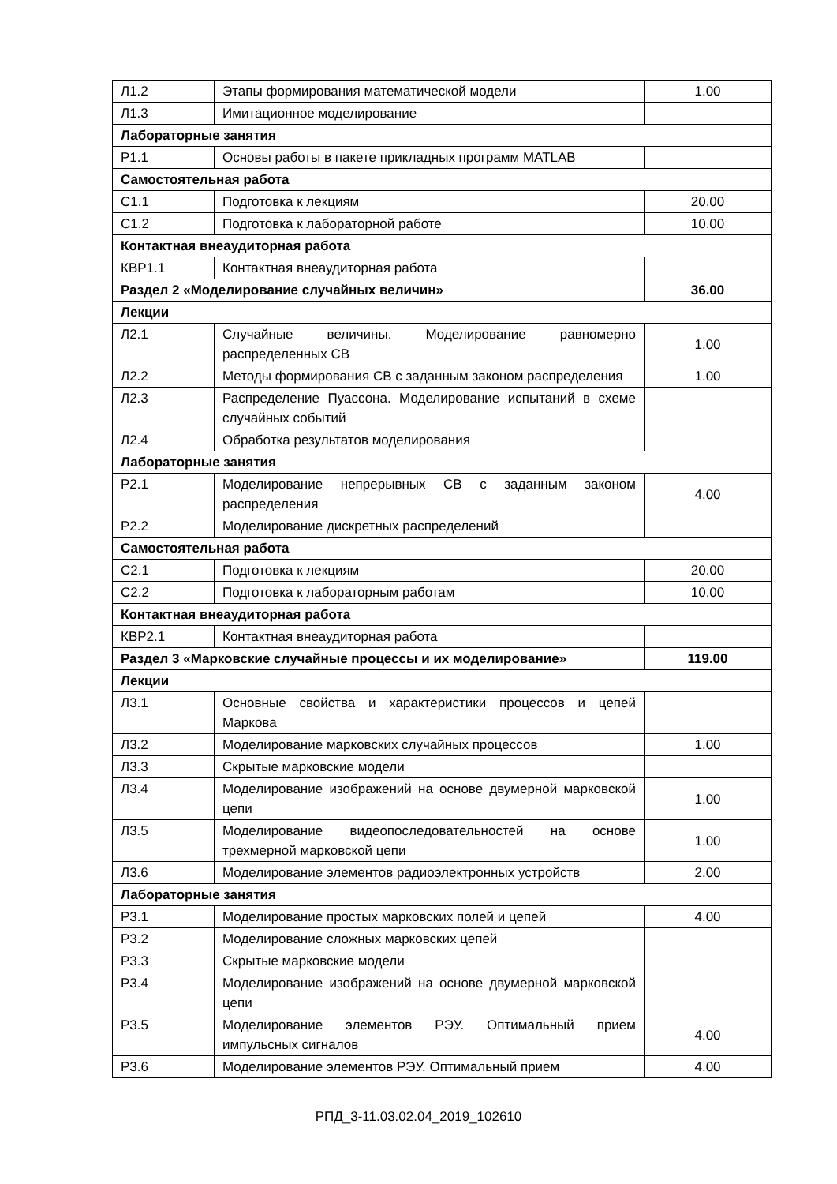| Л1.2 | Этапы формирования математической модели | 1.00 |
| Л1.3 | Имитационное моделирование | |
| Лабораторные занятия | | |
| Р1.1 | Основы работы в пакете прикладных программ MATLAB | |
| Самостоятельная работа | | |
| С1.1 | Подготовка к лекциям | 20.00 |
| С1.2 | Подготовка к лабораторной работе | 10.00 |
| Контактная внеаудиторная работа | | |
| КВР1.1 | Контактная внеаудиторная работа | |
| Раздел 2 «Моделирование случайных величин» | | 36.00 |
| Лекции | | |
| Л2.1 | Случайные величины. Моделирование равномерно распределенных СВ | 1.00 |
| Л2.2 | Методы формирования СВ с заданным законом распределения | 1.00 |
| Л2.3 | Распределение Пуассона. Моделирование испытаний в схеме случайных событий | |
| Л2.4 | Обработка результатов моделирования | |
| Лабораторные занятия | | |
| Р2.1 | Моделирование непрерывных СВ с заданным законом распределения | 4.00 |
| Р2.2 | Моделирование дискретных распределений | |
| Самостоятельная работа | | |
| С2.1 | Подготовка к лекциям | 20.00 |
| С2.2 | Подготовка к лабораторным работам | 10.00 |
| Контактная внеаудиторная работа | | |
| КВР2.1 | Контактная внеаудиторная работа | |
| Раздел 3 «Марковские случайные процессы и их моделирование» | | 119.00 |
| Лекции | | |
| Л3.1 | Основные свойства и характеристики процессов и цепей Маркова | |
| Л3.2 | Моделирование марковских случайных процессов | 1.00 |
| Л3.3 | Скрытые марковские модели | |
| Л3.4 | Моделирование изображений на основе двумерной марковской цепи | 1.00 |
| Л3.5 | Моделирование видеопоследовательностей на основе трехмерной марковской цепи | 1.00 |
| Л3.6 | Моделирование элементов радиоэлектронных устройств | 2.00 |
| Лабораторные занятия | | |
| Р3.1 | Моделирование простых марковских полей и цепей | 4.00 |
| Р3.2 | Моделирование сложных марковских цепей | |
| Р3.3 | Скрытые марковские модели | |
| Р3.4 | Моделирование изображений на основе двумерной марковской цепи | |
| Р3.5 | Моделирование элементов РЭУ. Оптимальный прием импульсных сигналов | 4.00 |
| Р3.6 | Моделирование элементов РЭУ. Оптимальный прием | 4.00 |
РПД_3-11.03.02.04_2019_102610